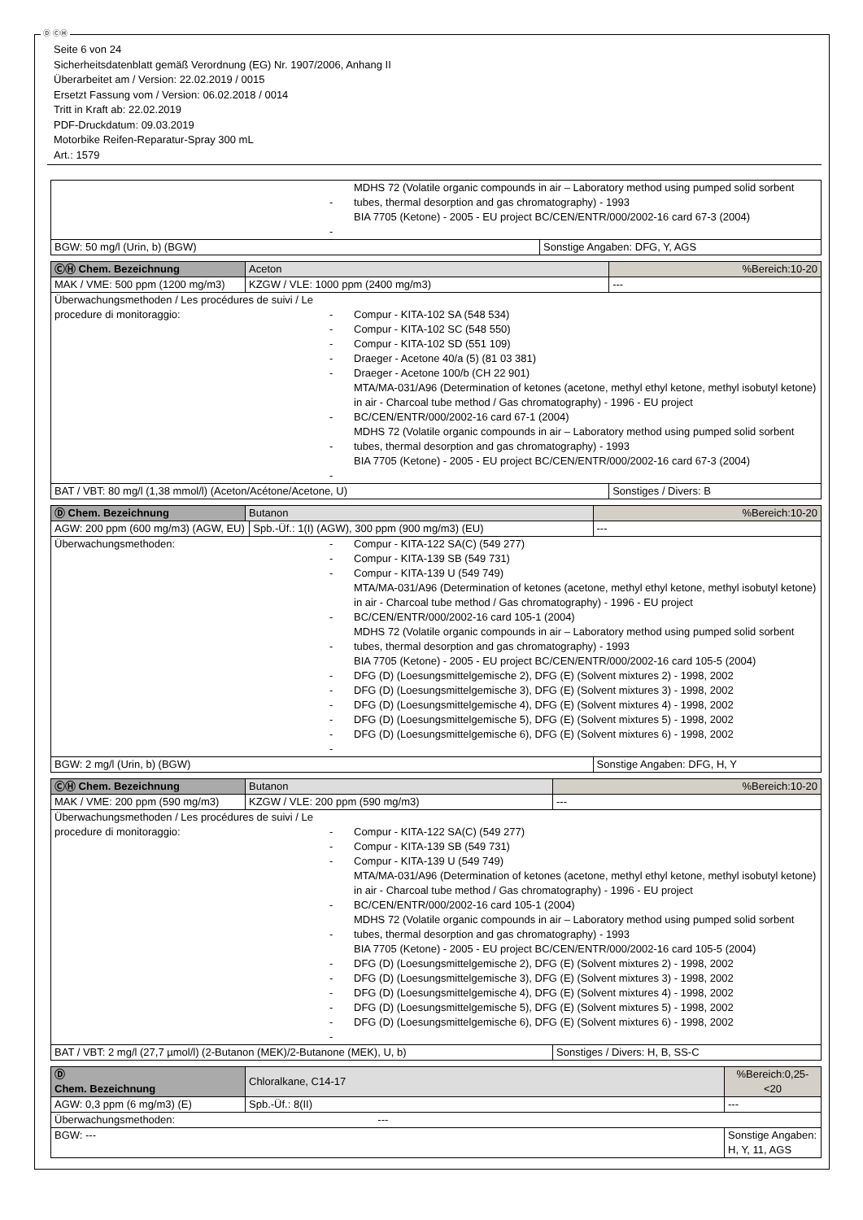Ⓓ ⒸⒽ
Seite 6 von 24
Sicherheitsdatenblatt gemäß Verordnung (EG) Nr. 1907/2006, Anhang II
Überarbeitet am / Version: 22.02.2019 / 0015
Ersetzt Fassung vom / Version: 06.02.2018 / 0014
Tritt in Kraft ab: 22.02.2019
PDF-Druckdatum: 09.03.2019
Motorbike Reifen-Reparatur-Spray 300 mL
Art.: 1579
| - - MDHS 72 (Volatile organic compounds in air – Laboratory method using pumped solid sorbent tubes, thermal desorption and gas chromatography) - 1993 BIA 7705 (Ketone) - 2005 - EU project BC/CEN/ENTR/000/2002-16 card 67-3 (2004) | |
| BGW: 50 mg/l (Urin, b) (BGW) | Sonstige Angaben: DFG, Y, AGS |
| ⒸⒽ Chem. Bezeichnung | Aceton | | %Bereich:10-20 |
| MAK / VME: 500 ppm (1200 mg/m3) | | KZGW / VLE: 1000 ppm (2400 mg/m3) | --- |
| Überwachungsmethoden / Les procédures de suivi / Le procedure di monitoraggio: - - - - - - - - Compur - KITA-102 SA (548 534) Compur - KITA-102 SC (548 550) Compur - KITA-102 SD (551 109) Draeger - Acetone 40/a (5) (81 03 381) Draeger - Acetone 100/b (CH 22 901) MTA/MA-031/A96 (Determination of ketones (acetone, methyl ethyl ketone, methyl isobutyl ketone) in air - Charcoal tube method / Gas chromatography) - 1996 - EU project BC/CEN/ENTR/000/2002-16 card 67-1 (2004) MDHS 72 (Volatile organic compounds in air – Laboratory method using pumped solid sorbent tubes, thermal desorption and gas chromatography) - 1993 BIA 7705 (Ketone) - 2005 - EU project BC/CEN/ENTR/000/2002-16 card 67-3 (2004) | | | |
| BAT / VBT: 80 mg/l (1,38 mmol/l) (Aceton/Acétone/Acetone, U) | | | Sonstiges / Divers: B |
| Ⓓ Chem. Bezeichnung | Butanon | | %Bereich:10-20 |
| AGW: 200 ppm (600 mg/m3) (AGW, EU) | | Spb.-Üf.: 1(I) (AGW), 300 ppm (900 mg/m3) (EU) | --- |
| Überwachungsmethoden: - - - - - - - - - - - Compur - KITA-122 SA(C) (549 277) Compur - KITA-139 SB (549 731) Compur - KITA-139 U (549 749) MTA/MA-031/A96 (Determination of ketones (acetone, methyl ethyl ketone, methyl isobutyl ketone) in air - Charcoal tube method / Gas chromatography) - 1996 - EU project BC/CEN/ENTR/000/2002-16 card 105-1 (2004) MDHS 72 (Volatile organic compounds in air – Laboratory method using pumped solid sorbent tubes, thermal desorption and gas chromatography) - 1993 BIA 7705 (Ketone) - 2005 - EU project BC/CEN/ENTR/000/2002-16 card 105-5 (2004) DFG (D) (Loesungsmittelgemische 2), DFG (E) (Solvent mixtures 2) - 1998, 2002 DFG (D) (Loesungsmittelgemische 3), DFG (E) (Solvent mixtures 3) - 1998, 2002 DFG (D) (Loesungsmittelgemische 4), DFG (E) (Solvent mixtures 4) - 1998, 2002 DFG (D) (Loesungsmittelgemische 5), DFG (E) (Solvent mixtures 5) - 1998, 2002 DFG (D) (Loesungsmittelgemische 6), DFG (E) (Solvent mixtures 6) - 1998, 2002 | | | |
| BGW: 2 mg/l (Urin, b) (BGW) | | | Sonstige Angaben: DFG, H, Y |
| ⒸⒽ Chem. Bezeichnung | Butanon | | %Bereich:10-20 |
| MAK / VME: 200 ppm (590 mg/m3) | | KZGW / VLE: 200 ppm (590 mg/m3) | --- |
| Überwachungsmethoden / Les procédures de suivi / Le procedure di monitoraggio: - - - - - - - - - - - Compur - KITA-122 SA(C) (549 277) Compur - KITA-139 SB (549 731) Compur - KITA-139 U (549 749) MTA/MA-031/A96 (Determination of ketones (acetone, methyl ethyl ketone, methyl isobutyl ketone) in air - Charcoal tube method / Gas chromatography) - 1996 - EU project BC/CEN/ENTR/000/2002-16 card 105-1 (2004) MDHS 72 (Volatile organic compounds in air – Laboratory method using pumped solid sorbent tubes, thermal desorption and gas chromatography) - 1993 BIA 7705 (Ketone) - 2005 - EU project BC/CEN/ENTR/000/2002-16 card 105-5 (2004) DFG (D) (Loesungsmittelgemische 2), DFG (E) (Solvent mixtures 2) - 1998, 2002 DFG (D) (Loesungsmittelgemische 3), DFG (E) (Solvent mixtures 3) - 1998, 2002 DFG (D) (Loesungsmittelgemische 4), DFG (E) (Solvent mixtures 4) - 1998, 2002 DFG (D) (Loesungsmittelgemische 5), DFG (E) (Solvent mixtures 5) - 1998, 2002 DFG (D) (Loesungsmittelgemische 6), DFG (E) (Solvent mixtures 6) - 1998, 2002 | | | |
| BAT / VBT: 2 mg/l (27,7 µmol/l) (2-Butanon (MEK)/2-Butanone (MEK), U, b) | | | Sonstiges / Divers: H, B, SS-C |
| Ⓓ Chem. Bezeichnung | Chloralkane, C14-17 | | %Bereich:0,25- <20 |
| AGW: 0,3 ppm (6 mg/m3) (E) | | Spb.-Üf.: 8(II) | --- |
| Überwachungsmethoden: --- | | | |
| BGW: --- | | | Sonstige Angaben: H, Y, 11, AGS |